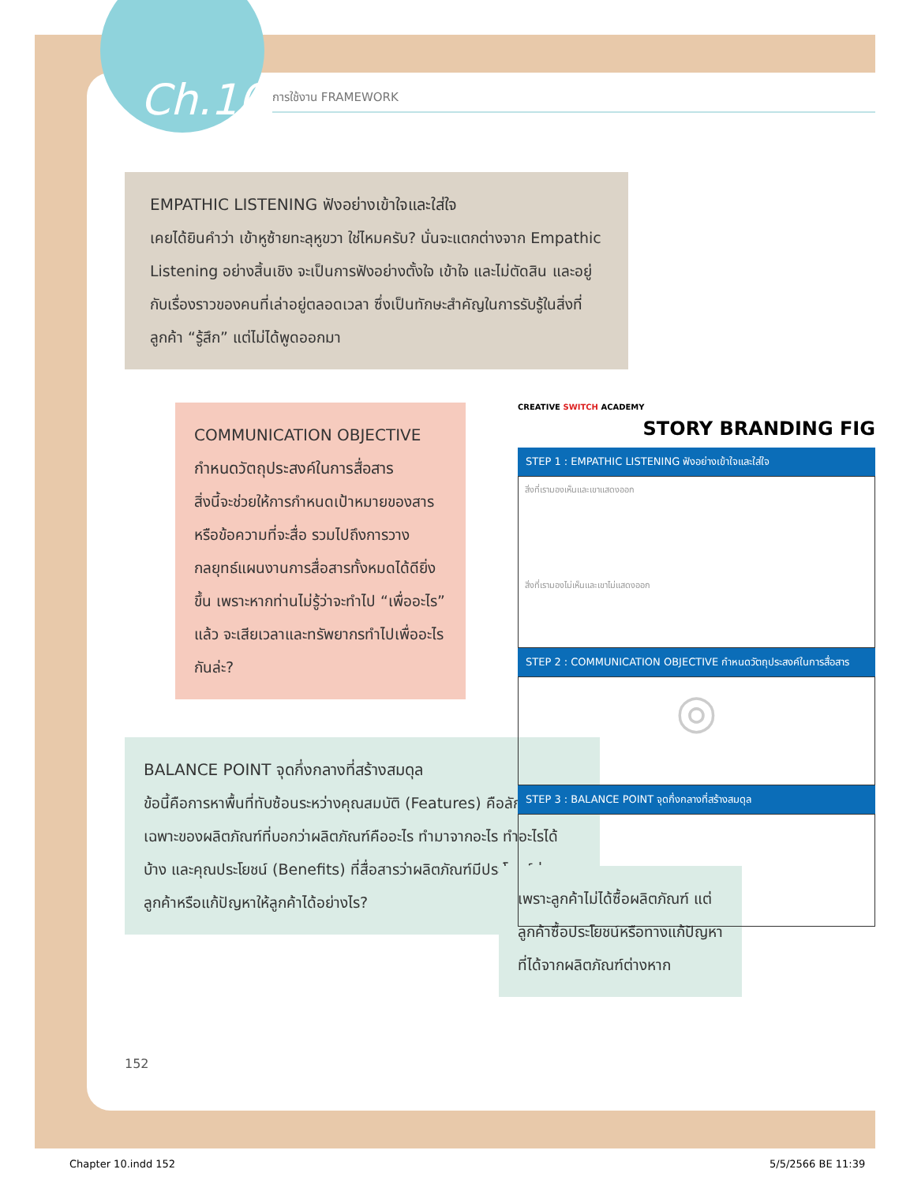Ch.10 การใช้งาน FRAMEWORK
EMPATHIC LISTENING ฟังอย่างเข้าใจและใส่ใจ
เคยได้ยินคำว่า เข้าหูซ้ายทะลุหูขวา ใช่ไหมครับ? นั่นจะแตกต่างจาก Empathic Listening อย่างสิ้นเชิง จะเป็นการฟังอย่างตั้งใจ เข้าใจ และไม่ตัดสิน และอยู่กับเรื่องราวของคนที่เล่าอยู่ตลอดเวลา ซึ่งเป็นทักษะสำคัญในการรับรู้ในสิ่งที่ลูกค้า “รู้สึก” แต่ไม่ได้พูดออกมา
COMMUNICATION OBJECTIVE กำหนดวัตถุประสงค์ในการสื่อสาร
สิ่งนี้จะช่วยให้การกำหนดเป้าหมายของสารหรือข้อความที่จะสื่อ รวมไปถึงการวางกลยุทธ์แผนงานการสื่อสารทั้งหมดได้ดียิ่งขึ้น เพราะหากท่านไม่รู้ว่าจะทำไป “เพื่ออะไร” แล้ว จะเสียเวลาและทรัพยากรทำไปเพื่ออะไรกันล่ะ?
BALANCE POINT จุดกึ่งกลางที่สร้างสมดุล
ข้อนี้คือการหาพื้นที่ทับซ้อนระหว่างคุณสมบัติ (Features) คือลักษณะเฉพาะของผลิตภัณฑ์ที่บอกว่าผลิตภัณฑ์คืออะไร ทำมาจากอะไร ทำอะไรได้บ้าง และคุณประโยชน์ (Benefits) ที่สื่อสารว่าผลิตภัณฑ์มีประโยชน์ต่อลูกค้าหรือแก้ปัญหาให้ลูกค้าได้อย่างไร?
เพราะลูกค้าไม่ได้ซื้อผลิตภัณฑ์ แต่ลูกค้าซื้อประโยชน์หรือทางแก้ปัญหาที่ได้จากผลิตภัณฑ์ต่างหาก
CREATIVE SWITCH ACADEMY
STORY BRANDING FIG
STEP 1 : EMPATHIC LISTENING ฟังอย่างเข้าใจและใส่ใจ
สิ่งที่เรามองเห็นและเขาแสดงออก
สิ่งที่เรามองไม่เห็นและเขาไม่แสดงออก
STEP 2 : COMMUNICATION OBJECTIVE กำหนดวัตถุประสงค์ในการสื่อสาร
◎
STEP 3 : BALANCE POINT จุดกึ่งกลางที่สร้างสมดุล
152
Chapter 10.indd 152 5/5/2566 BE 11:39